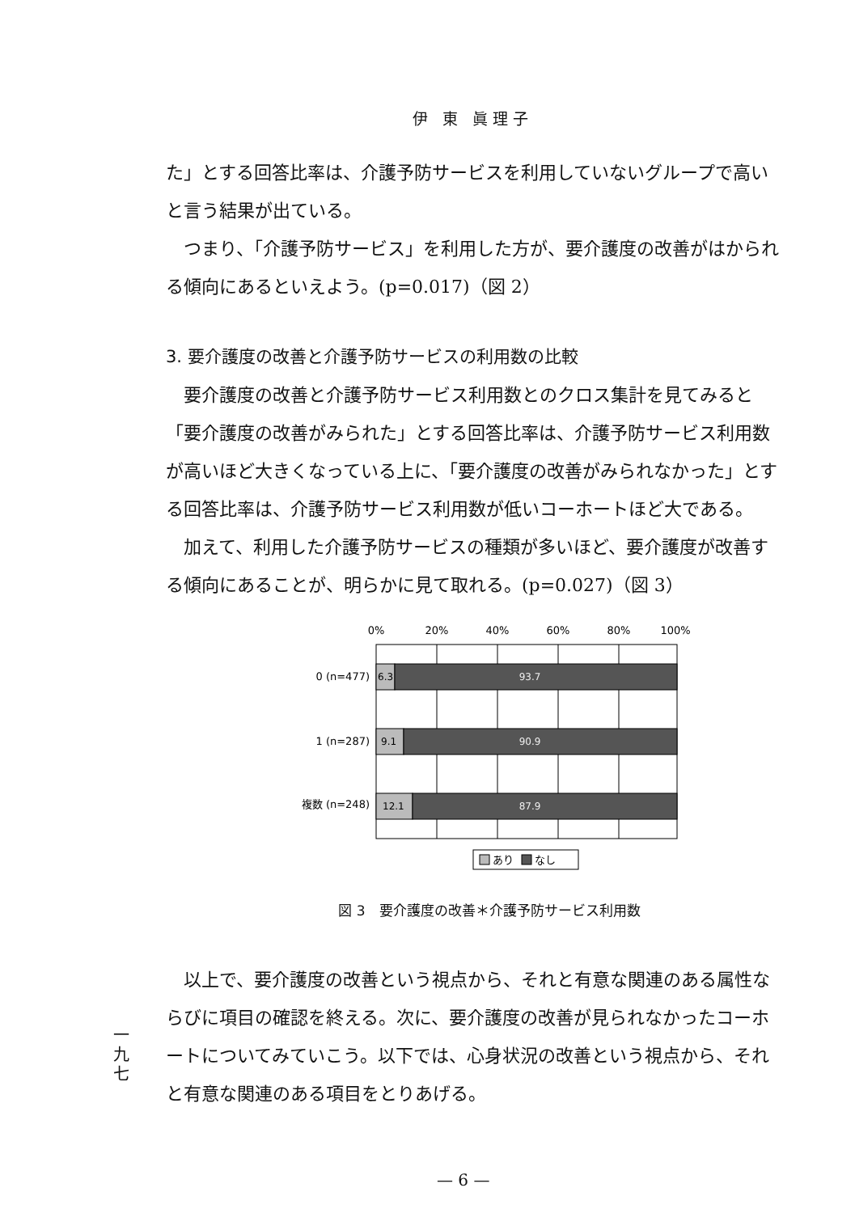伊 東 眞理子
た」とする回答比率は、介護予防サービスを利用していないグループで高いと言う結果が出ている。
つまり、「介護予防サービス」を利用した方が、要介護度の改善がはかられる傾向にあるといえよう。(p=0.017)（図 2）
3. 要介護度の改善と介護予防サービスの利用数の比較
要介護度の改善と介護予防サービス利用数とのクロス集計を見てみると「要介護度の改善がみられた」とする回答比率は、介護予防サービス利用数が高いほど大きくなっている上に、「要介護度の改善がみられなかった」とする回答比率は、介護予防サービス利用数が低いコーホートほど大である。
加えて、利用した介護予防サービスの種類が多いほど、要介護度が改善する傾向にあることが、明らかに見て取れる。(p=0.027)（図 3）
0%
20%
40%
60%
80%
100%
0 (n=477)
1 (n=287)
複数 (n=248)
6.3
9.1
12.1
93.7
90.9
87.9
あり
なし
図 3　要介護度の改善＊介護予防サービス利用数
以上で、要介護度の改善という視点から、それと有意な関連のある属性ならびに項目の確認を終える。次に、要介護度の改善が見られなかったコーホートについてみていこう。以下では、心身状況の改善という視点から、それと有意な関連のある項目をとりあげる。
一 九 七
— 6 —